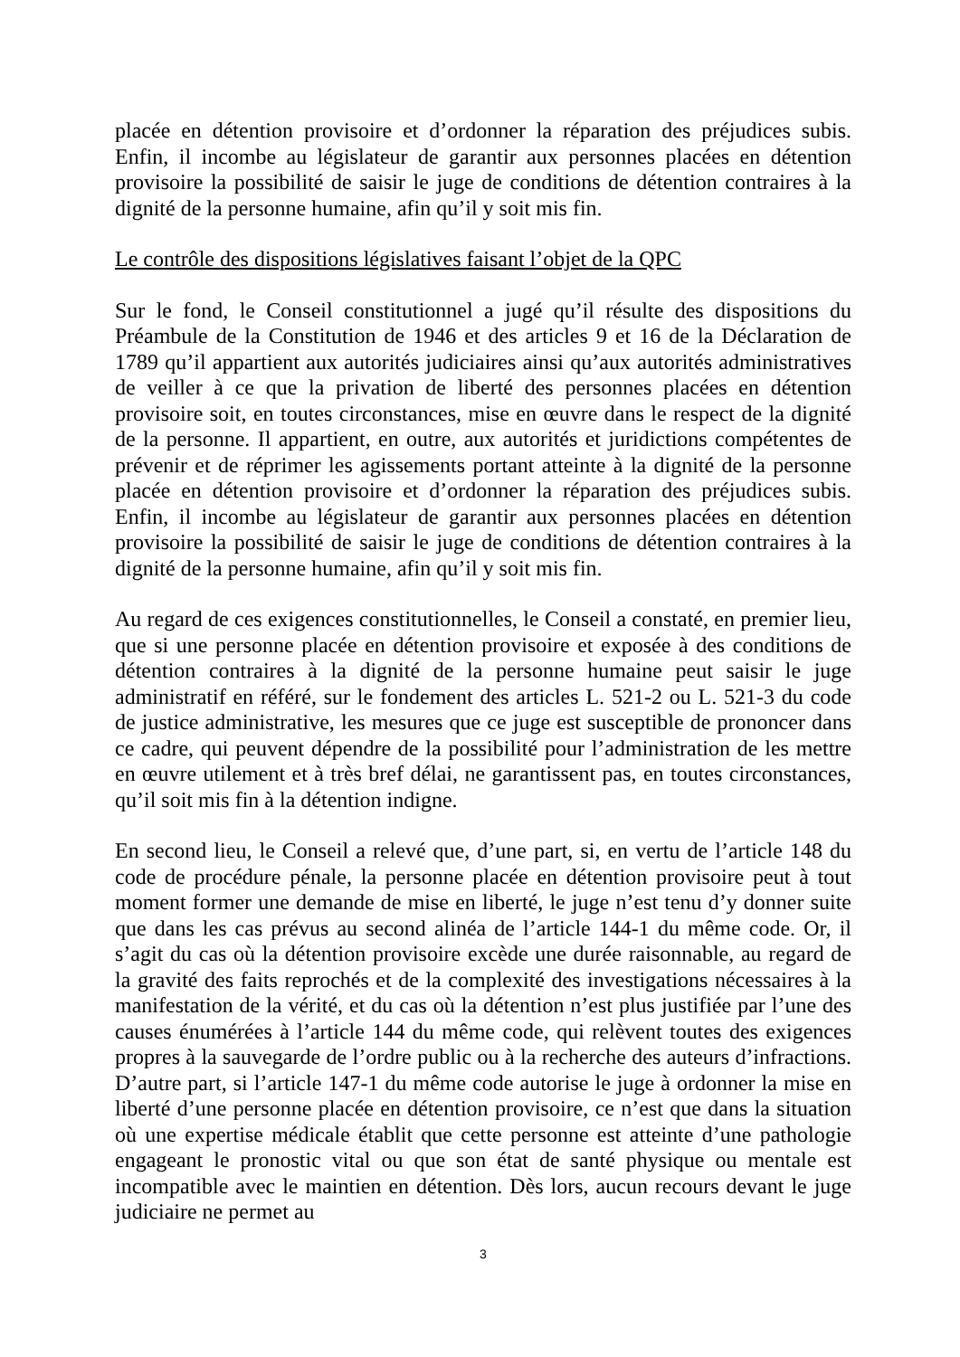placée en détention provisoire et d’ordonner la réparation des préjudices subis. Enfin, il incombe au législateur de garantir aux personnes placées en détention provisoire la possibilité de saisir le juge de conditions de détention contraires à la dignité de la personne humaine, afin qu’il y soit mis fin.
Le contrôle des dispositions législatives faisant l’objet de la QPC
Sur le fond, le Conseil constitutionnel a jugé qu’il résulte des dispositions du Préambule de la Constitution de 1946 et des articles 9 et 16 de la Déclaration de 1789 qu’il appartient aux autorités judiciaires ainsi qu’aux autorités administratives de veiller à ce que la privation de liberté des personnes placées en détention provisoire soit, en toutes circonstances, mise en œuvre dans le respect de la dignité de la personne. Il appartient, en outre, aux autorités et juridictions compétentes de prévenir et de réprimer les agissements portant atteinte à la dignité de la personne placée en détention provisoire et d’ordonner la réparation des préjudices subis. Enfin, il incombe au législateur de garantir aux personnes placées en détention provisoire la possibilité de saisir le juge de conditions de détention contraires à la dignité de la personne humaine, afin qu’il y soit mis fin.
Au regard de ces exigences constitutionnelles, le Conseil a constaté, en premier lieu, que si une personne placée en détention provisoire et exposée à des conditions de détention contraires à la dignité de la personne humaine peut saisir le juge administratif en référé, sur le fondement des articles L. 521-2 ou L. 521-3 du code de justice administrative, les mesures que ce juge est susceptible de prononcer dans ce cadre, qui peuvent dépendre de la possibilité pour l’administration de les mettre en œuvre utilement et à très bref délai, ne garantissent pas, en toutes circonstances, qu’il soit mis fin à la détention indigne.
En second lieu, le Conseil a relevé que, d’une part, si, en vertu de l’article 148 du code de procédure pénale, la personne placée en détention provisoire peut à tout moment former une demande de mise en liberté, le juge n’est tenu d’y donner suite que dans les cas prévus au second alinéa de l’article 144-1 du même code. Or, il s’agit du cas où la détention provisoire excède une durée raisonnable, au regard de la gravité des faits reprochés et de la complexité des investigations nécessaires à la manifestation de la vérité, et du cas où la détention n’est plus justifiée par l’une des causes énumérées à l’article 144 du même code, qui relèvent toutes des exigences propres à la sauvegarde de l’ordre public ou à la recherche des auteurs d’infractions. D’autre part, si l’article 147-1 du même code autorise le juge à ordonner la mise en liberté d’une personne placée en détention provisoire, ce n’est que dans la situation où une expertise médicale établit que cette personne est atteinte d’une pathologie engageant le pronostic vital ou que son état de santé physique ou mentale est incompatible avec le maintien en détention. Dès lors, aucun recours devant le juge judiciaire ne permet au
3